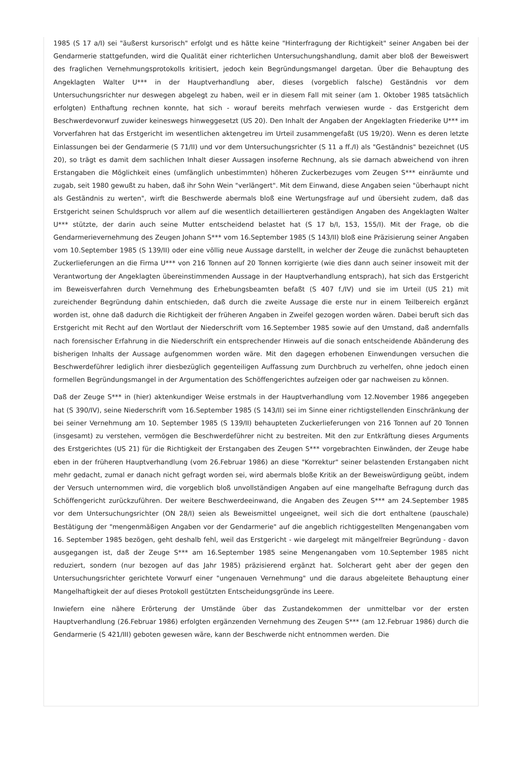1985 (S 17 a/I) sei "äußerst kursorisch" erfolgt und es hätte keine "Hinterfragung der Richtigkeit" seiner Angaben bei der Gendarmerie stattgefunden, wird die Qualität einer richterlichen Untersuchungshandlung, damit aber bloß der Beweiswert des fraglichen Vernehmungsprotokolls kritisiert, jedoch kein Begründungsmangel dargetan. Über die Behauptung des Angeklagten Walter U*** in der Hauptverhandlung aber, dieses (vorgeblich falsche) Geständnis vor dem Untersuchungsrichter nur deswegen abgelegt zu haben, weil er in diesem Fall mit seiner (am 1. Oktober 1985 tatsächlich erfolgten) Enthaftung rechnen konnte, hat sich - worauf bereits mehrfach verwiesen wurde - das Erstgericht dem Beschwerdevorwurf zuwider keineswegs hinweggesetzt (US 20). Den Inhalt der Angaben der Angeklagten Friederike U*** im Vorverfahren hat das Erstgericht im wesentlichen aktengetreu im Urteil zusammengefaßt (US 19/20). Wenn es deren letzte Einlassungen bei der Gendarmerie (S 71/II) und vor dem Untersuchungsrichter (S 11 a ff./I) als "Geständnis" bezeichnet (US 20), so trägt es damit dem sachlichen Inhalt dieser Aussagen insoferne Rechnung, als sie darnach abweichend von ihren Erstangaben die Möglichkeit eines (umfänglich unbestimmten) höheren Zuckerbezuges vom Zeugen S*** einräumte und zugab, seit 1980 gewußt zu haben, daß ihr Sohn Wein "verlängert". Mit dem Einwand, diese Angaben seien "überhaupt nicht als Geständnis zu werten", wirft die Beschwerde abermals bloß eine Wertungsfrage auf und übersieht zudem, daß das Erstgericht seinen Schuldspruch vor allem auf die wesentlich detaillierteren geständigen Angaben des Angeklagten Walter U*** stützte, der darin auch seine Mutter entscheidend belastet hat (S 17 b/I, 153, 155/I). Mit der Frage, ob die Gendarmerievernehmung des Zeugen Johann S*** vom 16.September 1985 (S 143/II) bloß eine Präzisierung seiner Angaben vom 10.September 1985 (S 139/II) oder eine völlig neue Aussage darstellt, in welcher der Zeuge die zunächst behaupteten Zuckerlieferungen an die Firma U*** von 216 Tonnen auf 20 Tonnen korrigierte (wie dies dann auch seiner insoweit mit der Verantwortung der Angeklagten übereinstimmenden Aussage in der Hauptverhandlung entsprach), hat sich das Erstgericht im Beweisverfahren durch Vernehmung des Erhebungsbeamten befaßt (S 407 f./IV) und sie im Urteil (US 21) mit zureichender Begründung dahin entschieden, daß durch die zweite Aussage die erste nur in einem Teilbereich ergänzt worden ist, ohne daß dadurch die Richtigkeit der früheren Angaben in Zweifel gezogen worden wären. Dabei beruft sich das Erstgericht mit Recht auf den Wortlaut der Niederschrift vom 16.September 1985 sowie auf den Umstand, daß andernfalls nach forensischer Erfahrung in die Niederschrift ein entsprechender Hinweis auf die sonach entscheidende Abänderung des bisherigen Inhalts der Aussage aufgenommen worden wäre. Mit den dagegen erhobenen Einwendungen versuchen die Beschwerdeführer lediglich ihrer diesbezüglich gegenteiligen Auffassung zum Durchbruch zu verhelfen, ohne jedoch einen formellen Begründungsmangel in der Argumentation des Schöffengerichtes aufzeigen oder gar nachweisen zu können.
Daß der Zeuge S*** in (hier) aktenkundiger Weise erstmals in der Hauptverhandlung vom 12.November 1986 angegeben hat (S 390/IV), seine Niederschrift vom 16.September 1985 (S 143/II) sei im Sinne einer richtigstellenden Einschränkung der bei seiner Vernehmung am 10. September 1985 (S 139/II) behaupteten Zuckerlieferungen von 216 Tonnen auf 20 Tonnen (insgesamt) zu verstehen, vermögen die Beschwerdeführer nicht zu bestreiten. Mit den zur Entkräftung dieses Arguments des Erstgerichtes (US 21) für die Richtigkeit der Erstangaben des Zeugen S*** vorgebrachten Einwänden, der Zeuge habe eben in der früheren Hauptverhandlung (vom 26.Februar 1986) an diese "Korrektur" seiner belastenden Erstangaben nicht mehr gedacht, zumal er danach nicht gefragt worden sei, wird abermals bloße Kritik an der Beweiswürdigung geübt, indem der Versuch unternommen wird, die vorgeblich bloß unvollständigen Angaben auf eine mangelhafte Befragung durch das Schöffengericht zurückzuführen. Der weitere Beschwerdeeinwand, die Angaben des Zeugen S*** am 24.September 1985 vor dem Untersuchungsrichter (ON 28/I) seien als Beweismittel ungeeignet, weil sich die dort enthaltene (pauschale) Bestätigung der "mengenmäßigen Angaben vor der Gendarmerie" auf die angeblich richtiggestellten Mengenangaben vom 16. September 1985 bezögen, geht deshalb fehl, weil das Erstgericht - wie dargelegt mit mängelfreier Begründung - davon ausgegangen ist, daß der Zeuge S*** am 16.September 1985 seine Mengenangaben vom 10.September 1985 nicht reduziert, sondern (nur bezogen auf das Jahr 1985) präzisierend ergänzt hat. Solcherart geht aber der gegen den Untersuchungsrichter gerichtete Vorwurf einer "ungenauen Vernehmung" und die daraus abgeleitete Behauptung einer Mangelhaftigkeit der auf dieses Protokoll gestützten Entscheidungsgründe ins Leere.
Inwiefern eine nähere Erörterung der Umstände über das Zustandekommen der unmittelbar vor der ersten Hauptverhandlung (26.Februar 1986) erfolgten ergänzenden Vernehmung des Zeugen S*** (am 12.Februar 1986) durch die Gendarmerie (S 421/III) geboten gewesen wäre, kann der Beschwerde nicht entnommen werden. Die